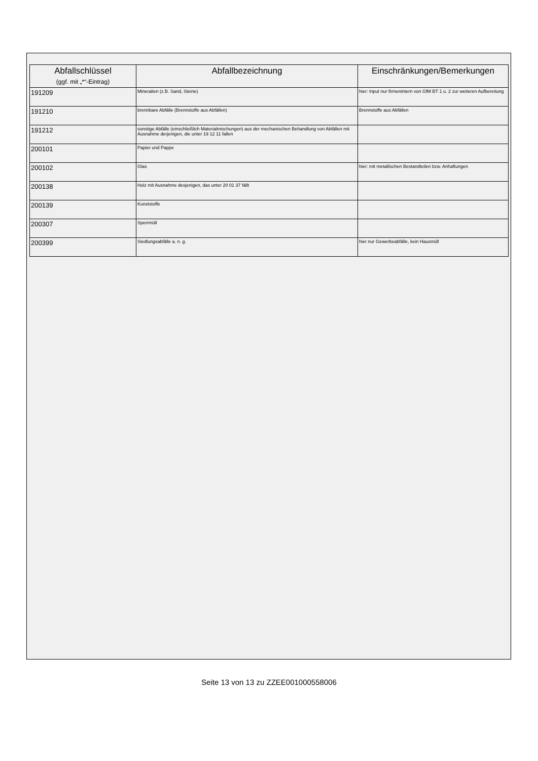| Abfallschlüssel (ggf. mit „*“-Eintrag) | Abfallbezeichnung | Einschränkungen/Bemerkungen |
| --- | --- | --- |
| 191209 | Mineralien (z.B. Sand, Steine) | hier: Input nur firmenintern von GfM BT 1 u. 2 zur weiteren Aufbereitung |
| 191210 | brennbare Abfälle (Brennstoffe aus Abfällen) | Brennstoffe aus Abfällen |
| 191212 | sonstige Abfälle (einschließlich Materialmischungen) aus der mechanischen Behandlung von Abfällen mit Ausnahme derjenigen, die unter 19 12 11 fallen | |
| 200101 | Papier und Pappe | |
| 200102 | Glas | hier: mit metallischen Bestandteilen bzw. Anhaftungen |
| 200138 | Holz mit Ausnahme desjenigen, das unter 20 01 37 fällt | |
| 200139 | Kunststoffe | |
| 200307 | Sperrmüll | |
| 200399 | Siedlungsabfälle a. n. g. | hier nur Gewerbeabfälle, kein Hausmüll |
Seite 13 von 13 zu ZZEE001000558006